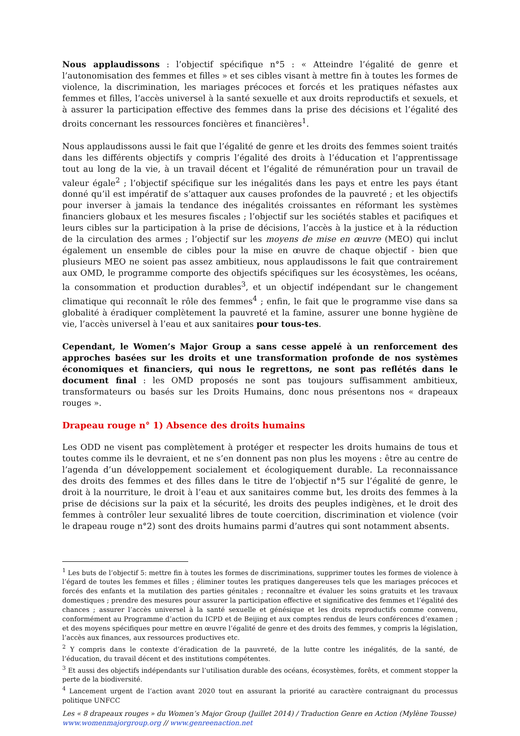Nous applaudissons : l’objectif spécifique n°5 : « Atteindre l’égalité de genre et l’autonomisation des femmes et filles » et ses cibles visant à mettre fin à toutes les formes de violence, la discrimination, les mariages précoces et forcés et les pratiques néfastes aux femmes et filles, l’accès universel à la santé sexuelle et aux droits reproductifs et sexuels, et à assurer la participation effective des femmes dans la prise des décisions et l’égalité des droits concernant les ressources foncières et financières<sup>1</sup>.
Nous applaudissons aussi le fait que l’égalité de genre et les droits des femmes soient traités dans les différents objectifs y compris l’égalité des droits à l’éducation et l’apprentissage tout au long de la vie, à un travail décent et l’égalité de rémunération pour un travail de valeur égale<sup>2</sup> ; l’objectif spécifique sur les inégalités dans les pays et entre les pays étant donné qu’il est impératif de s’attaquer aux causes profondes de la pauvreté ; et les objectifs pour inverser à jamais la tendance des inégalités croissantes en réformant les systèmes financiers globaux et les mesures fiscales ; l’objectif sur les sociétés stables et pacifiques et leurs cibles sur la participation à la prise de décisions, l’accès à la justice et à la réduction de la circulation des armes ; l’objectif sur les moyens de mise en œuvre (MEO) qui inclut également un ensemble de cibles pour la mise en œuvre de chaque objectif - bien que plusieurs MEO ne soient pas assez ambitieux, nous applaudissons le fait que contrairement aux OMD, le programme comporte des objectifs spécifiques sur les écosystèmes, les océans, la consommation et production durables<sup>3</sup>, et un objectif indépendant sur le changement climatique qui reconnaît le rôle des femmes<sup>4</sup> ; enfin, le fait que le programme vise dans sa globalité à éradiquer complètement la pauvreté et la famine, assurer une bonne hygiène de vie, l’accès universel à l’eau et aux sanitaires pour tous-tes.
Cependant, le Women’s Major Group a sans cesse appelé à un renforcement des approches basées sur les droits et une transformation profonde de nos systèmes économiques et financiers, qui nous le regrettons, ne sont pas reflétés dans le document final : les OMD proposés ne sont pas toujours suffisamment ambitieux, transformateurs ou basés sur les Droits Humains, donc nous présentons nos « drapeaux rouges ».
Drapeau rouge n° 1) Absence des droits humains
Les ODD ne visent pas complètement à protéger et respecter les droits humains de tous et toutes comme ils le devraient, et ne s’en donnent pas non plus les moyens : être au centre de l’agenda d’un développement socialement et écologiquement durable. La reconnaissance des droits des femmes et des filles dans le titre de l’objectif n°5 sur l’égalité de genre, le droit à la nourriture, le droit à l’eau et aux sanitaires comme but, les droits des femmes à la prise de décisions sur la paix et la sécurité, les droits des peuples indigènes, et le droit des femmes à contrôler leur sexualité libres de toute coercition, discrimination et violence (voir le drapeau rouge n°2) sont des droits humains parmi d’autres qui sont notamment absents.
<sup>1</sup> Les buts de l’objectif 5: mettre fin à toutes les formes de discriminations, supprimer toutes les formes de violence à l’égard de toutes les femmes et filles ; éliminer toutes les pratiques dangereuses tels que les mariages précoces et forcés des enfants et la mutilation des parties génitales ; reconnaître et évaluer les soins gratuits et les travaux domestiques ; prendre des mesures pour assurer la participation effective et significative des femmes et l’égalité des chances ; assurer l’accès universel à la santé sexuelle et génésique et les droits reproductifs comme convenu, conformément au Programme d’action du ICPD et de Beijing et aux comptes rendus de leurs conférences d’examen ; et des moyens spécifiques pour mettre en œuvre l’égalité de genre et des droits des femmes, y compris la législation, l’accès aux finances, aux ressources productives etc.
<sup>2</sup> Y compris dans le contexte d’éradication de la pauvreté, de la lutte contre les inégalités, de la santé, de l’éducation, du travail décent et des institutions compétentes.
<sup>3</sup> Et aussi des objectifs indépendants sur l’utilisation durable des océans, écosystèmes, forêts, et comment stopper la perte de la biodiversité.
<sup>4</sup> Lancement urgent de l’action avant 2020 tout en assurant la priorité au caractère contraignant du processus politique UNFCC
Les « 8 drapeaux rouges » du Women’s Major Group (Juillet 2014) / Traduction Genre en Action (Mylène Tousse)
www.womenmajorgroup.org // www.genreenaction.net